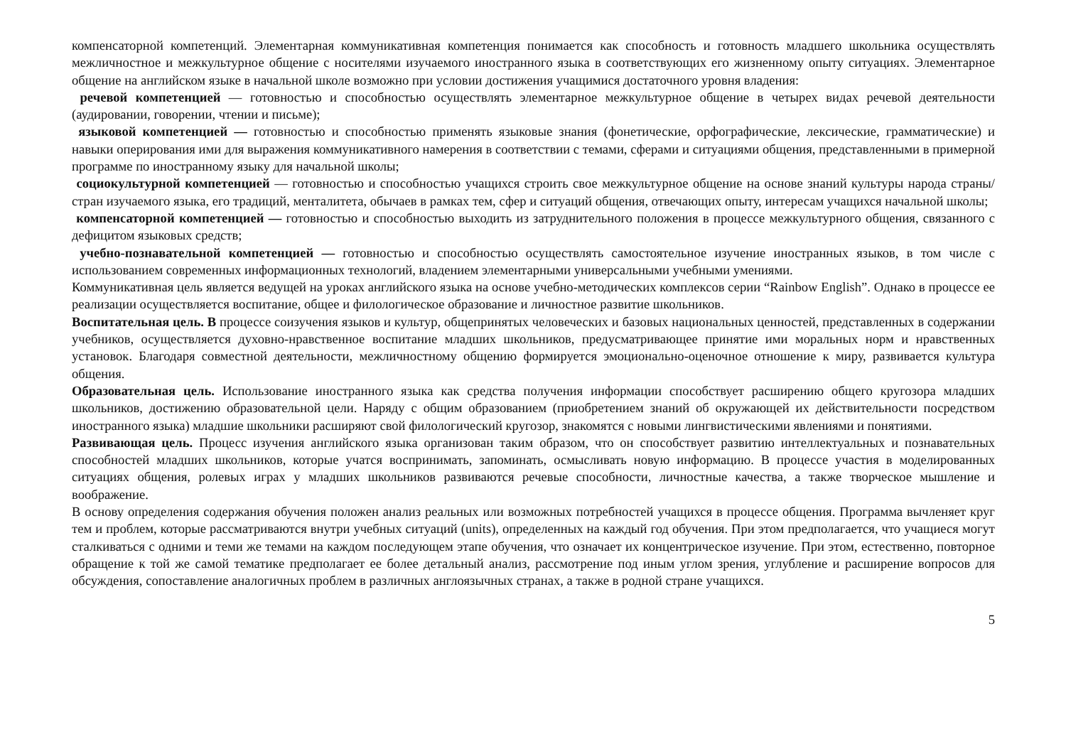компенсаторной компетенций. Элементарная коммуникативная компетенция понимается как способность и готовность младшего школьника осуществлять межличностное и межкультурное общение с носителями изучаемого иностранного языка в соответствующих его жизненному опыту ситуациях. Элементарное общение на английском языке в начальной школе возможно при условии достижения учащимися достаточного уровня владения:
речевой компетенцией — готовностью и способностью осуществлять элементарное межкультурное общение в четырех видах речевой деятельности (аудировании, говорении, чтении и письме);
языковой компетенцией — готовностью и способностью применять языковые знания (фонетические, орфографические, лексические, грамматические) и навыки оперирования ими для выражения коммуникативного намерения в соответствии с темами, сферами и ситуациями общения, представленными в примерной программе по иностранному языку для начальной школы;
социокультурной компетенцией — готовностью и способностью учащихся строить свое межкультурное общение на основе знаний культуры народа страны/стран изучаемого языка, его традиций, менталитета, обычаев в рамках тем, сфер и ситуаций общения, отвечающих опыту, интересам учащихся начальной школы;
компенсаторной компетенцией — готовностью и способностью выходить из затруднительного положения в процессе межкультурного общения, связанного с дефицитом языковых средств;
учебно-познавательной компетенцией — готовностью и способностью осуществлять самостоятельное изучение иностранных языков, в том числе с использованием современных информационных технологий, владением элементарными универсальными учебными умениями.
Коммуникативная цель является ведущей на уроках английского языка на основе учебно-методических комплексов серии “Rainbow English”. Однако в процессе ее реализации осуществляется воспитание, общее и филологическое образование и личностное развитие школьников.
Воспитательная цель. В процессе соизучения языков и культур, общепринятых человеческих и базовых национальных ценностей, представленных в содержании учебников, осуществляется духовно-нравственное воспитание младших школьников, предусматривающее принятие ими моральных норм и нравственных установок. Благодаря совместной деятельности, межличностному общению формируется эмоционально-оценочное отношение к миру, развивается культура общения.
Образовательная цель. Использование иностранного языка как средства получения информации способствует расширению общего кругозора младших школьников, достижению образовательной цели. Наряду с общим образованием (приобретением знаний об окружающей их действительности посредством иностранного языка) младшие школьники расширяют свой филологический кругозор, знакомятся с новыми лингвистическими явлениями и понятиями.
Развивающая цель. Процесс изучения английского языка организован таким образом, что он способствует развитию интеллектуальных и познавательных способностей младших школьников, которые учатся воспринимать, запоминать, осмысливать новую информацию. В процессе участия в моделированных ситуациях общения, ролевых играх у младших школьников развиваются речевые способности, личностные качества, а также творческое мышление и воображение.
В основу определения содержания обучения положен анализ реальных или возможных потребностей учащихся в процессе общения. Программа вычленяет круг тем и проблем, которые рассматриваются внутри учебных ситуаций (units), определенных на каждый год обучения. При этом предполагается, что учащиеся могут сталкиваться с одними и теми же темами на каждом последующем этапе обучения, что означает их концентрическое изучение. При этом, естественно, повторное обращение к той же самой тематике предполагает ее более детальный анализ, рассмотрение под иным углом зрения, углубление и расширение вопросов для обсуждения, сопоставление аналогичных проблем в различных англоязычных странах, а также в родной стране учащихся.
5